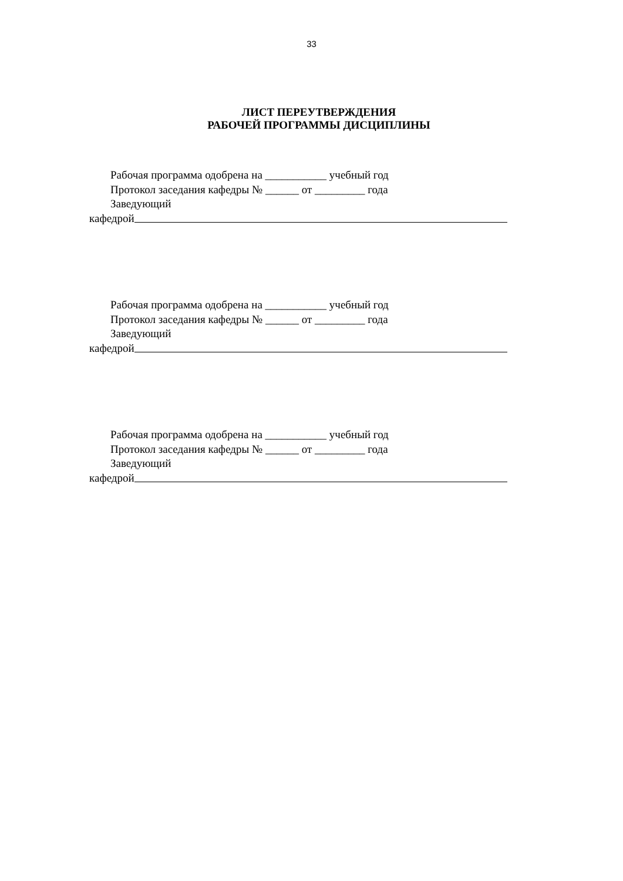33
ЛИСТ ПЕРЕУТВЕРЖДЕНИЯ
РАБОЧЕЙ ПРОГРАММЫ ДИСЦИПЛИНЫ
Рабочая программа одобрена на ___________ учебный год
Протокол заседания кафедры № ______ от _________ года
Заведующий
кафедрой
Рабочая программа одобрена на ___________ учебный год
Протокол заседания кафедры № ______ от _________ года
Заведующий
кафедрой
Рабочая программа одобрена на ___________ учебный год
Протокол заседания кафедры № ______ от _________ года
Заведующий
кафедрой